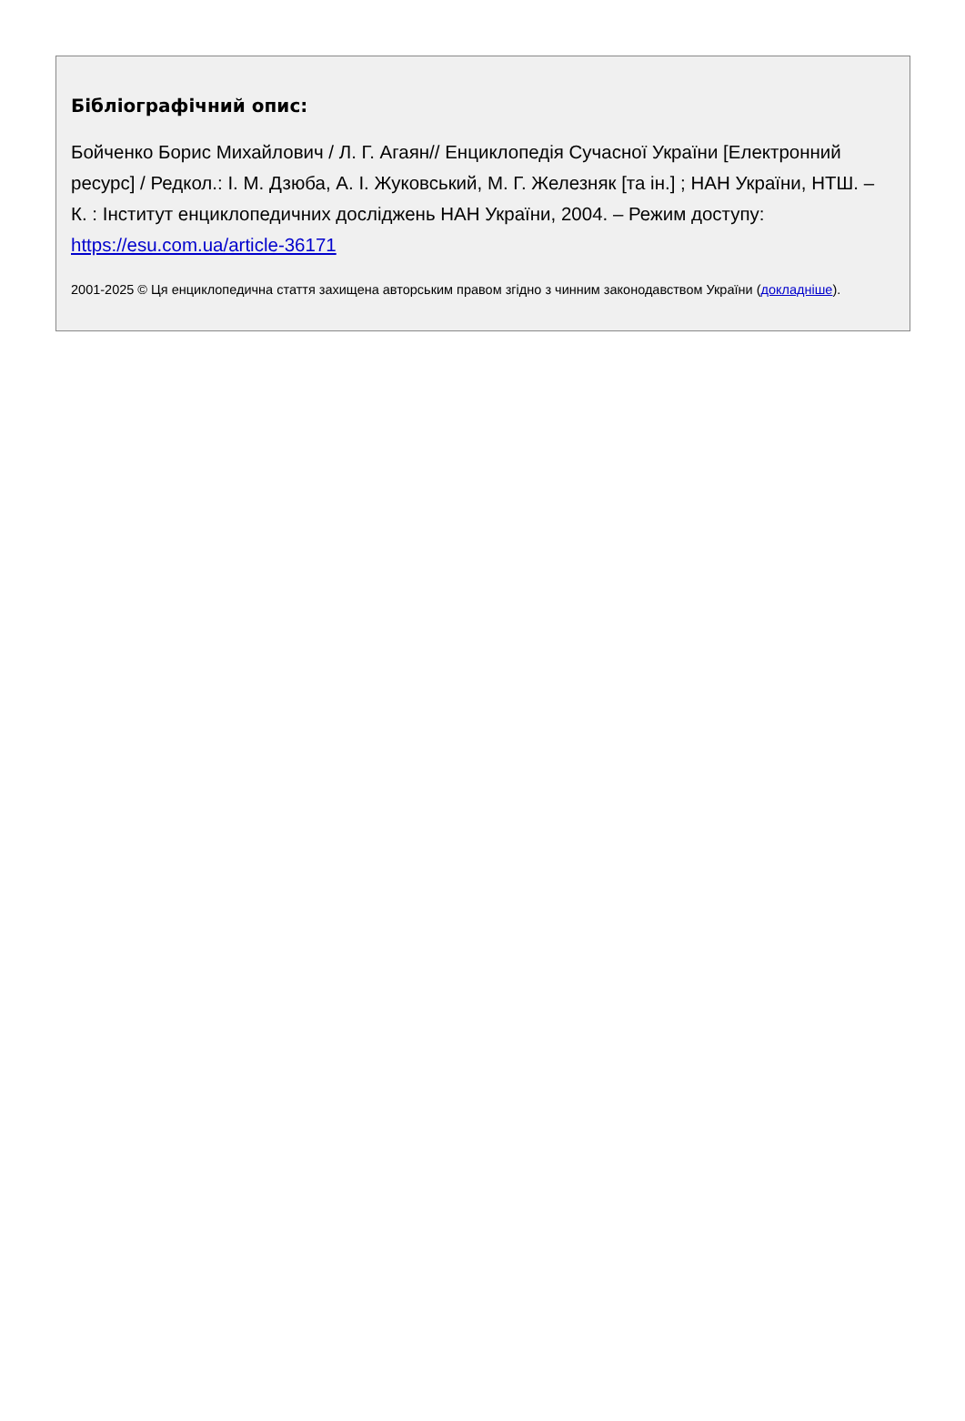Бібліографічний опис:
Бойченко Борис Михайлович / Л. Г. Агаян// Енциклопедія Сучасної України [Електронний ресурс] / Редкол.: І. М. Дзюба, А. І. Жуковський, М. Г. Железняк [та ін.] ; НАН України, НТШ. – К. : Інститут енциклопедичних досліджень НАН України, 2004. – Режим доступу: https://esu.com.ua/article-36171
2001-2025 © Ця енциклопедична стаття захищена авторським правом згідно з чинним законодавством України (докладніше).